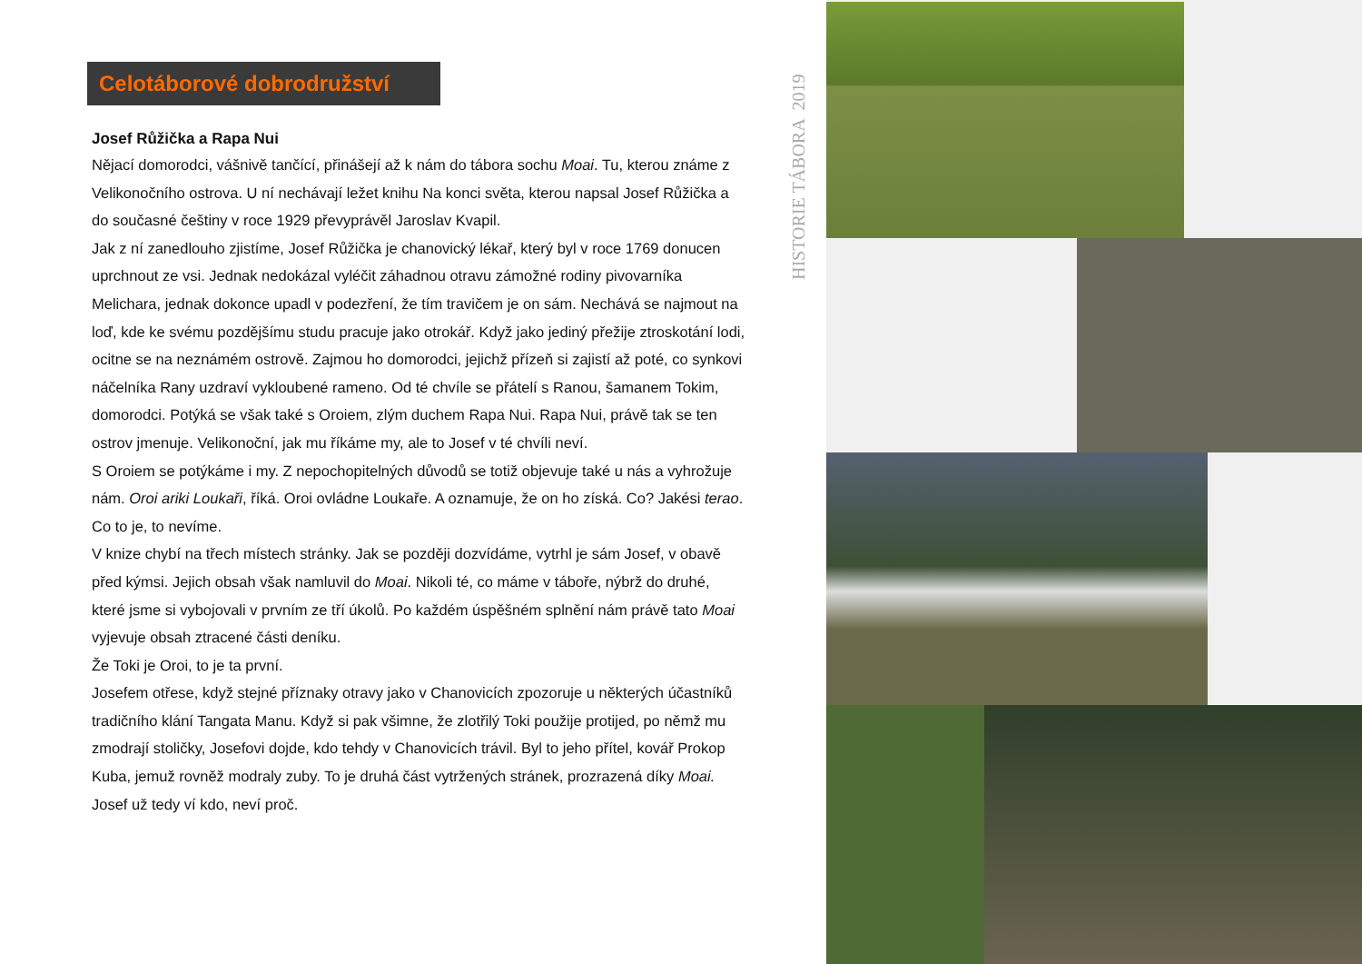Celotáborové dobrodružství
Josef Růžička a Rapa Nui
Nějací domorodci, vášnivě tančící, přinášejí až k nám do tábora sochu Moai. Tu, kterou známe z Velikonočního ostrova. U ní nechávají ležet knihu Na konci světa, kterou napsal Josef Růžička a do současné češtiny v roce 1929 převyprávěl Jaroslav Kvapil.
Jak z ní zanedlouho zjistíme, Josef Růžička je chanovický lékař, který byl v roce 1769 donucen uprchnout ze vsi. Jednak nedokázal vyléčit záhadnou otravu zámožné rodiny pivovarníka Melichara, jednak dokonce upadl v podezření, že tím travičem je on sám. Nechává se najmout na loď, kde ke svému pozdějšímu studu pracuje jako otrokář. Když jako jediný přežije ztroskotání lodi, ocitne se na neznámém ostrově. Zajmou ho domorodci, jejichž přízeň si zajistí až poté, co synkovi náčelníka Rany uzdraví vykloubené rameno. Od té chvíle se přátelí s Ranou, šamanem Tokim, domorodci. Potýká se však také s Oroiem, zlým duchem Rapa Nui. Rapa Nui, právě tak se ten ostrov jmenuje. Velikonoční, jak mu říkáme my, ale to Josef v té chvíli neví.
S Oroiem se potýkáme i my. Z nepochopitelných důvodů se totiž objevuje také u nás a vyhrožuje nám. Oroi ariki Loukaři, říká. Oroi ovládne Loukaře. A oznamuje, že on ho získá. Co? Jakési terao. Co to je, to nevíme.
V knize chybí na třech místech stránky. Jak se později dozvídáme, vytrhl je sám Josef, v obavě před kýmsi. Jejich obsah však namluvil do Moai. Nikoli té, co máme v táboře, nýbrž do druhé, které jsme si vybojovali v prvním ze tří úkolů. Po každém úspěšném splnění nám právě tato Moai vyjevuje obsah ztracené části deníku.
Že Toki je Oroi, to je ta první.
Josefem otřese, když stejné příznaky otravy jako v Chanovicích zpozoruje u některých účastníků tradičního klání Tangata Manu. Když si pak všimne, že zlotřilý Toki použije protijed, po němž mu zmodrají stoličky, Josefovi dojde, kdo tehdy v Chanovicích trávil. Byl to jeho přítel, kovář Prokop Kuba, jemuž rovněž modraly zuby. To je druhá část vytržených stránek, prozrazená díky Moai.
Josef už tedy ví kdo, neví proč.
HISTORIE TÁBORA 2019